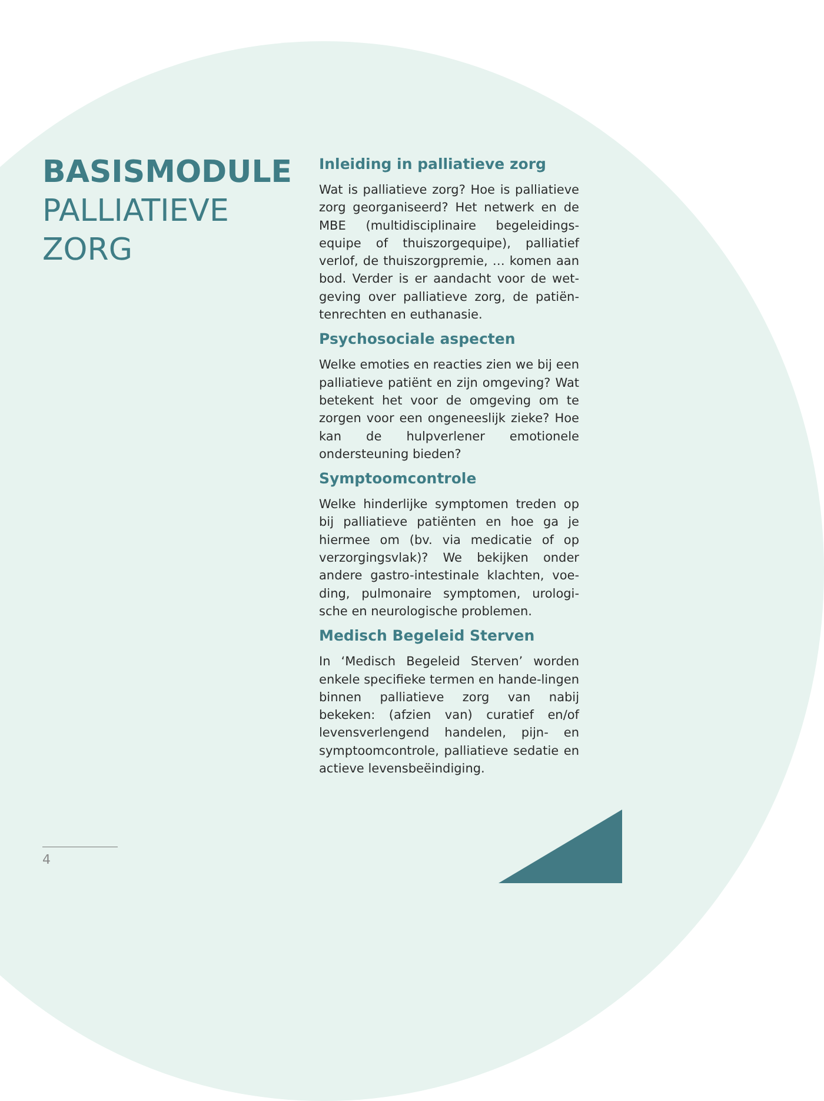BASISMODULE
PALLIATIEVE
ZORG
Inleiding in palliatieve zorg
Wat is palliatieve zorg? Hoe is palliatieve zorg georganiseerd? Het netwerk en de MBE (multidisciplinaire begeleidings-equipe of thuiszorgequipe), palliatief verlof, de thuiszorgpremie, … komen aan bod. Verder is er aandacht voor de wet-geving over palliatieve zorg, de patiën-tenrechten en euthanasie.
Psychosociale aspecten
Welke emoties en reacties zien we bij een palliatieve patiënt en zijn omgeving? Wat betekent het voor de omgeving om te zorgen voor een ongeneeslijk zieke? Hoe kan de hulpverlener emotionele ondersteuning bieden?
Symptoomcontrole
Welke hinderlijke symptomen treden op bij palliatieve patiënten en hoe ga je hiermee om (bv. via medicatie of op verzorgingsvlak)? We bekijken onder andere gastro-intestinale klachten, voe-ding, pulmonaire symptomen, urologi-sche en neurologische problemen.
Medisch Begeleid Sterven
In ‘Medisch Begeleid Sterven’ worden enkele specifieke termen en hande-lingen binnen palliatieve zorg van nabij bekeken: (afzien van) curatief en/of levensverlengend handelen, pijn- en symptoomcontrole, palliatieve sedatie en actieve levensbeëindiging.
4